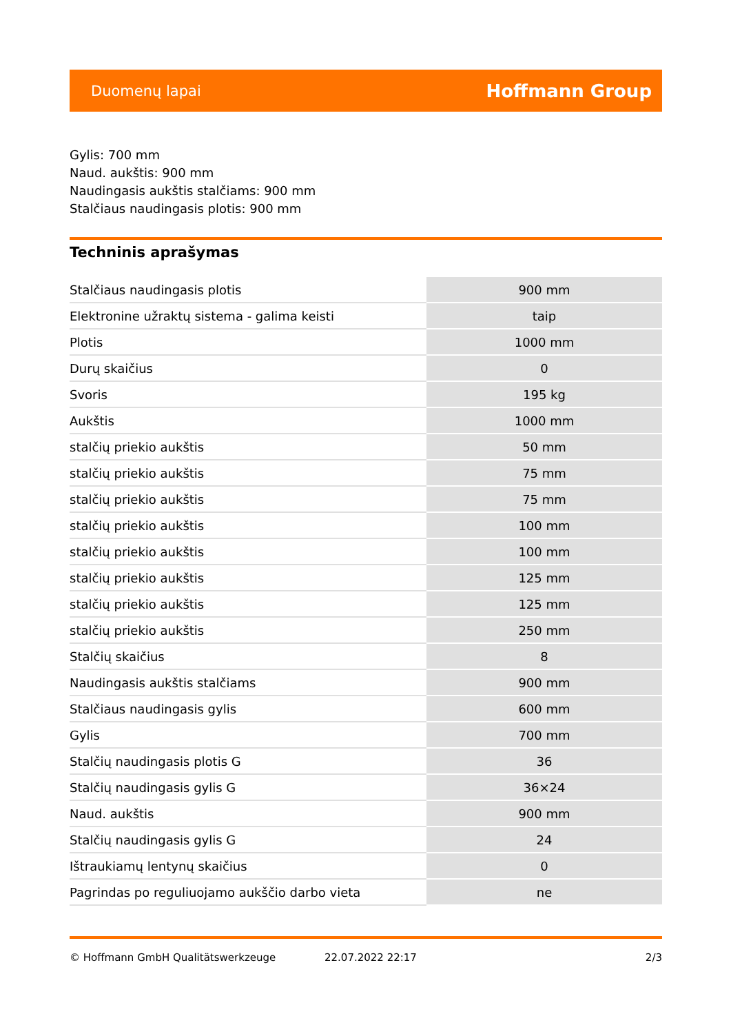Duomenų lapai Hoffmann Group
Gylis: 700 mm
Naud. aukštis: 900 mm
Naudingasis aukštis stalčiams: 900 mm
Stalčiaus naudingasis plotis: 900 mm
Techninis aprašymas
| Stalčiaus naudingasis plotis | 900 mm |
| Elektronine užraktų sistema - galima keisti | taip |
| Plotis | 1000 mm |
| Durų skaičius | 0 |
| Svoris | 195 kg |
| Aukštis | 1000 mm |
| stalčių priekio aukštis | 50 mm |
| stalčių priekio aukštis | 75 mm |
| stalčių priekio aukštis | 75 mm |
| stalčių priekio aukštis | 100 mm |
| stalčių priekio aukštis | 100 mm |
| stalčių priekio aukštis | 125 mm |
| stalčių priekio aukštis | 125 mm |
| stalčių priekio aukštis | 250 mm |
| Stalčių skaičius | 8 |
| Naudingasis aukštis stalčiams | 900 mm |
| Stalčiaus naudingasis gylis | 600 mm |
| Gylis | 700 mm |
| Stalčių naudingasis plotis G | 36 |
| Stalčių naudingasis gylis G | 36×24 |
| Naud. aukštis | 900 mm |
| Stalčių naudingasis gylis G | 24 |
| Ištraukiamų lentynų skaičius | 0 |
| Pagrindas po reguliuojamo aukščio darbo vieta | ne |
© Hoffmann GmbH Qualitätswerkzeuge 22.07.2022 22:17 2/3